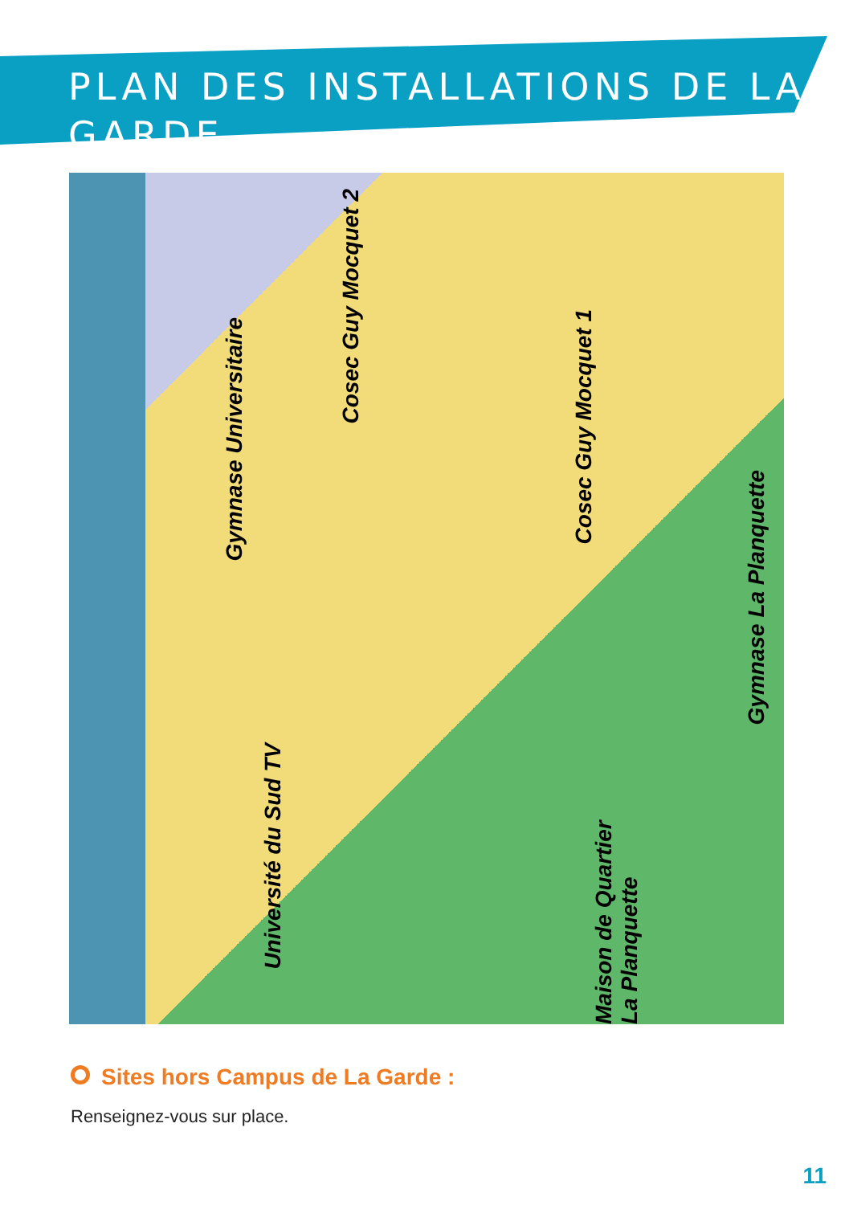PLAN DES INSTALLATIONS DE LA GARDE
Gymnase Universitaire
Cosec Guy Mocquet 2
Cosec Guy Mocquet 1
Gymnase La Planquette
Université du Sud TV
Maison de Quartier La Planquette
Sites hors Campus de La Garde :
Renseignez-vous sur place.
11